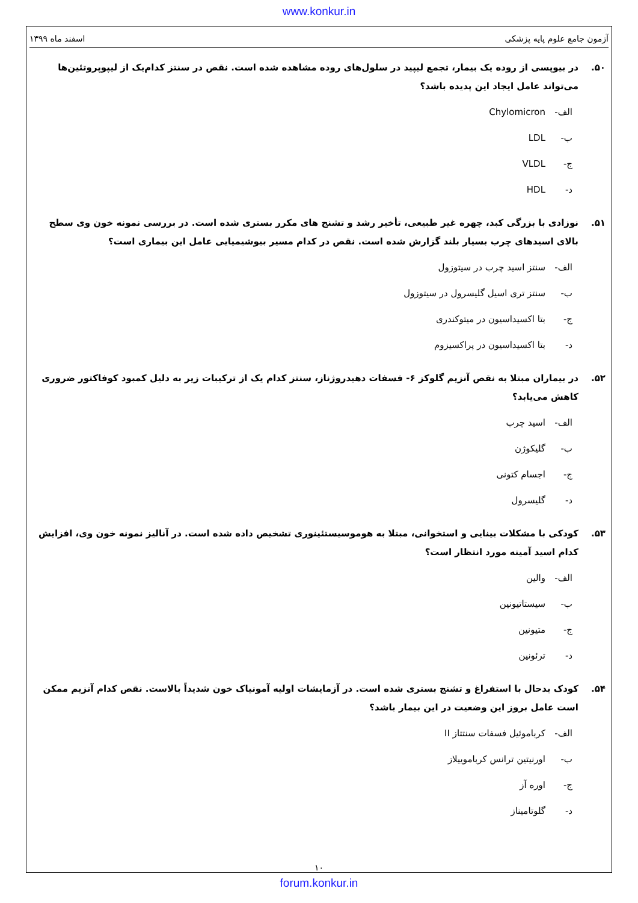www.konkur.in
آزمون جامع علوم پایه پزشکی اسفند ماه ۱۳۹۹
۵۰. در بیوپسی از روده یک بیمار، تجمع لیپید در سلول‌های روده مشاهده شده است. نقص در سنتز کدام‌یک از لیپوپروتئین‌ها می‌تواند عامل ایجاد این پدیده باشد؟
الف- Chylomicron
ب- LDL
ج- VLDL
د- HDL
۵۱. نوزادی با بزرگی کبد، چهره غیر طبیعی، تأخیر رشد و تشنج های مکرر بستری شده است. در بررسی نمونه خون وی سطح بالای اسیدهای چرب بسیار بلند گزارش شده است. نقص در کدام مسیر بیوشیمیایی عامل این بیماری است؟
الف- سنتز اسید چرب در سیتوزول
ب- سنتز تری اسیل گلیسرول در سیتوزول
ج- بتا اکسیداسیون در میتوکندری
د- بتا اکسیداسیون در پراکسیزوم
۵۲. در بیماران مبتلا به نقص آنزیم گلوکز ۶- فسفات دهیدروژناز، سنتز کدام یک از ترکیبات زیر به دلیل کمبود کوفاکتور ضروری کاهش می‌یابد؟
الف- اسید چرب
ب- گلیکوژن
ج- اجسام کتونی
د- گلیسرول
۵۳. کودکی با مشکلات بینایی و استخوانی، مبتلا به هوموسیستئینوری تشخیص داده شده است. در آنالیز نمونه خون وی، افزایش کدام اسید آمینه مورد انتظار است؟
الف- والین
ب- سیستاتیونین
ج- متیونین
د- ترئونین
۵۴. کودک بدحال با استفراغ و تشنج بستری شده است. در آزمایشات اولیه آمونیاک خون شدیداً بالاست. نقص کدام آنزیم ممکن است عامل بروز این وضعیت در این بیمار باشد؟
الف- کرباموئیل فسفات سنتتاز II
ب- اورنیتین ترانس کرباموییلاز
ج- اوره آز
د- گلوتامیناز
۱۰
forum.konkur.in